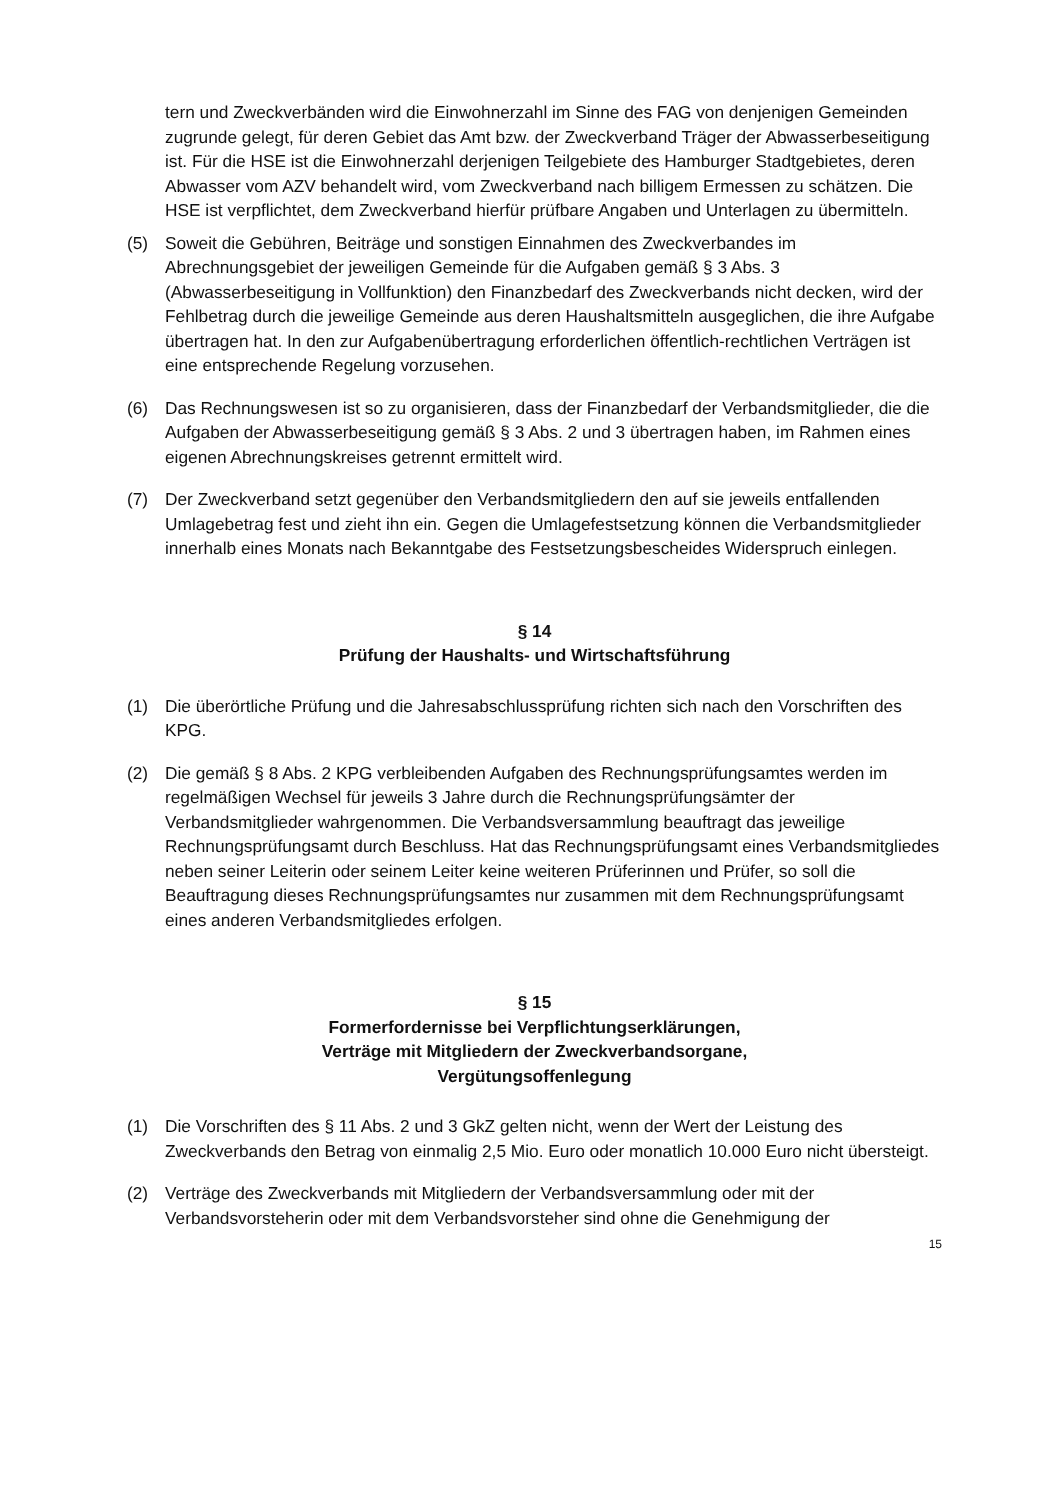tern und Zweckverbänden wird die Einwohnerzahl im Sinne des FAG von denjenigen Gemeinden zugrunde gelegt, für deren Gebiet das Amt bzw. der Zweckverband Träger der Abwasserbeseitigung ist. Für die HSE ist die Einwohnerzahl derjenigen Teilgebiete des Hamburger Stadtgebietes, deren Abwasser vom AZV behandelt wird, vom Zweckverband nach billigem Ermessen zu schätzen. Die HSE ist verpflichtet, dem Zweckverband hierfür prüfbare Angaben und Unterlagen zu übermitteln.
(5) Soweit die Gebühren, Beiträge und sonstigen Einnahmen des Zweckverbandes im Abrechnungsgebiet der jeweiligen Gemeinde für die Aufgaben gemäß § 3 Abs. 3 (Abwasserbeseitigung in Vollfunktion) den Finanzbedarf des Zweckverbands nicht decken, wird der Fehlbetrag durch die jeweilige Gemeinde aus deren Haushaltsmitteln ausgeglichen, die ihre Aufgabe übertragen hat. In den zur Aufgabenübertragung erforderlichen öffentlich-rechtlichen Verträgen ist eine entsprechende Regelung vorzusehen.
(6) Das Rechnungswesen ist so zu organisieren, dass der Finanzbedarf der Verbandsmitglieder, die die Aufgaben der Abwasserbeseitigung gemäß § 3 Abs. 2 und 3 übertragen haben, im Rahmen eines eigenen Abrechnungskreises getrennt ermittelt wird.
(7) Der Zweckverband setzt gegenüber den Verbandsmitgliedern den auf sie jeweils entfallenden Umlagebetrag fest und zieht ihn ein. Gegen die Umlagefestsetzung können die Verbandsmitglieder innerhalb eines Monats nach Bekanntgabe des Festsetzungsbescheides Widerspruch einlegen.
§ 14
Prüfung der Haushalts- und Wirtschaftsführung
(1) Die überörtliche Prüfung und die Jahresabschlussprüfung richten sich nach den Vorschriften des KPG.
(2) Die gemäß § 8 Abs. 2 KPG verbleibenden Aufgaben des Rechnungsprüfungsamtes werden im regelmäßigen Wechsel für jeweils 3 Jahre durch die Rechnungsprüfungsämter der Verbandsmitglieder wahrgenommen. Die Verbandsversammlung beauftragt das jeweilige Rechnungsprüfungsamt durch Beschluss. Hat das Rechnungsprüfungsamt eines Verbandsmitgliedes neben seiner Leiterin oder seinem Leiter keine weiteren Prüferinnen und Prüfer, so soll die Beauftragung dieses Rechnungsprüfungsamtes nur zusammen mit dem Rechnungsprüfungsamt eines anderen Verbandsmitgliedes erfolgen.
§ 15
Formerfordernisse bei Verpflichtungserklärungen,
Verträge mit Mitgliedern der Zweckverbandsorgane,
Vergütungsoffenlegung
(1) Die Vorschriften des § 11 Abs. 2 und 3 GkZ gelten nicht, wenn der Wert der Leistung des Zweckverbands den Betrag von einmalig 2,5 Mio. Euro oder monatlich 10.000 Euro nicht übersteigt.
(2) Verträge des Zweckverbands mit Mitgliedern der Verbandsversammlung oder mit der Verbandsvorsteherin oder mit dem Verbandsvorsteher sind ohne die Genehmigung der
15